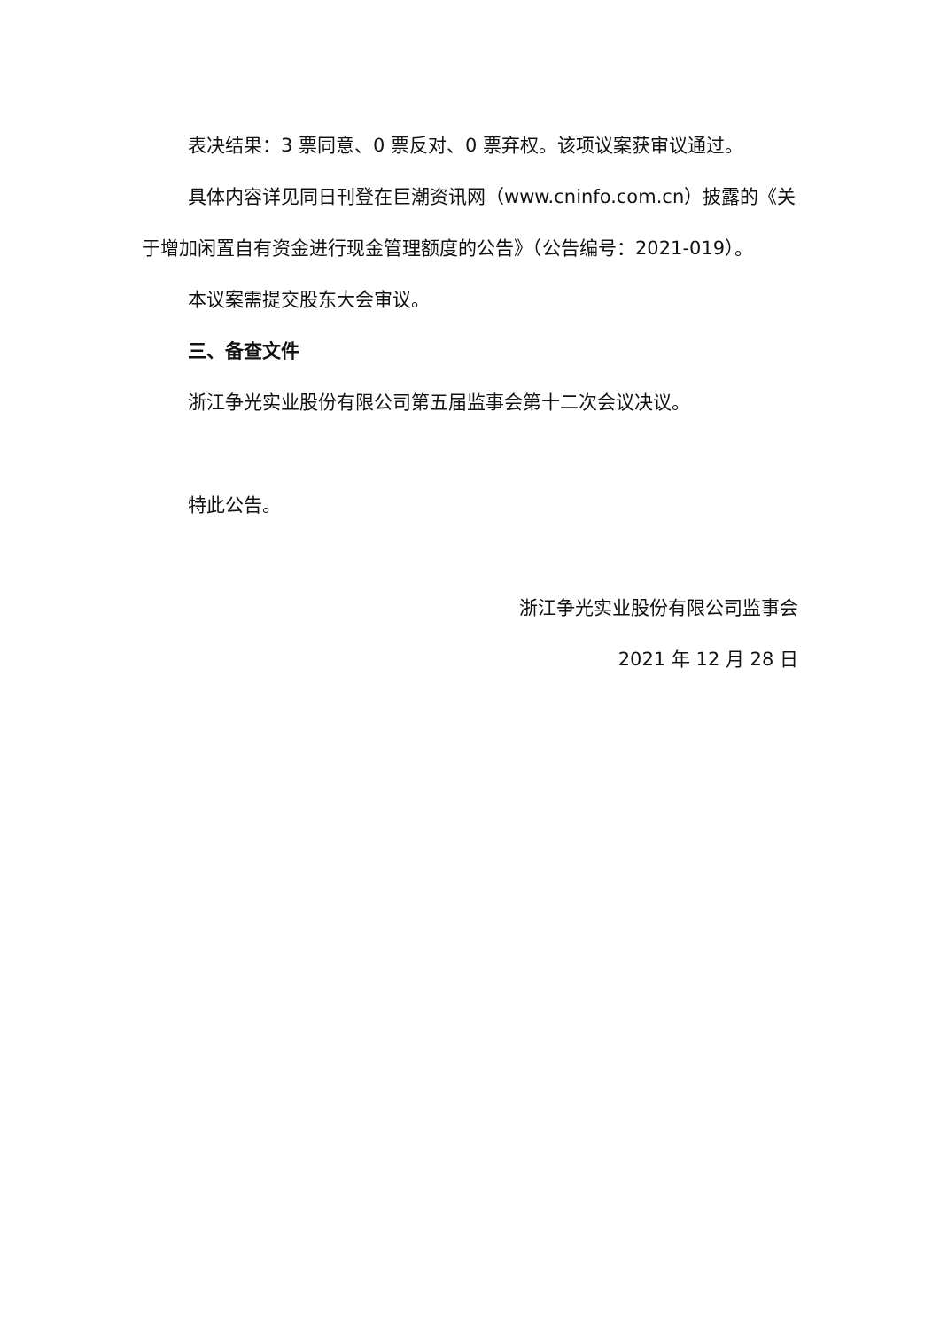表决结果：3 票同意、0 票反对、0 票弃权。该项议案获审议通过。
具体内容详见同日刊登在巨潮资讯网（www.cninfo.com.cn）披露的《关于增加闲置自有资金进行现金管理额度的公告》（公告编号：2021-019）。
本议案需提交股东大会审议。
三、备查文件
浙江争光实业股份有限公司第五届监事会第十二次会议决议。
特此公告。
浙江争光实业股份有限公司监事会
2021 年 12 月 28 日